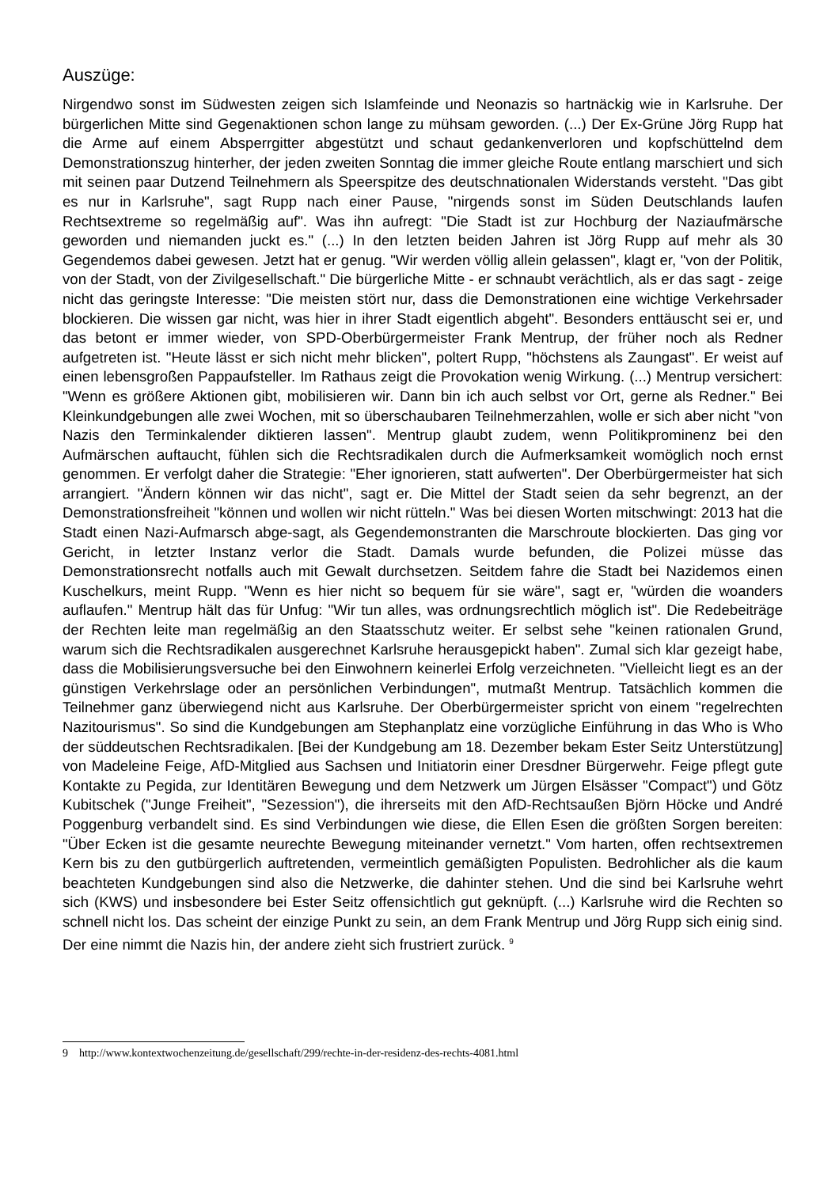Auszüge:
Nirgendwo sonst im Südwesten zeigen sich Islamfeinde und Neonazis so hartnäckig wie in Karlsruhe. Der bürgerlichen Mitte sind Gegenaktionen schon lange zu mühsam geworden. (...) Der Ex-Grüne Jörg Rupp hat die Arme auf einem Absperrgitter abgestützt und schaut gedankenverloren und kopfschüttelnd dem Demonstrationszug hinterher, der jeden zweiten Sonntag die immer gleiche Route entlang marschiert und sich mit seinen paar Dutzend Teilnehmern als Speerspitze des deutschnationalen Widerstands versteht. "Das gibt es nur in Karlsruhe", sagt Rupp nach einer Pause, "nirgends sonst im Süden Deutschlands laufen Rechtsextreme so regelmäßig auf". Was ihn aufregt: "Die Stadt ist zur Hochburg der Naziaufmärsche geworden und niemanden juckt es." (...) In den letzten beiden Jahren ist Jörg Rupp auf mehr als 30 Gegendemos dabei gewesen. Jetzt hat er genug. "Wir werden völlig allein gelassen", klagt er, "von der Politik, von der Stadt, von der Zivilgesellschaft." Die bürgerliche Mitte - er schnaubt verächtlich, als er das sagt - zeige nicht das geringste Interesse: "Die meisten stört nur, dass die Demonstrationen eine wichtige Verkehrsader blockieren. Die wissen gar nicht, was hier in ihrer Stadt eigentlich abgeht". Besonders enttäuscht sei er, und das betont er immer wieder, von SPD-Oberbürgermeister Frank Mentrup, der früher noch als Redner aufgetreten ist. "Heute lässt er sich nicht mehr blicken", poltert Rupp, "höchstens als Zaungast". Er weist auf einen lebensgroßen Pappaufsteller. Im Rathaus zeigt die Provokation wenig Wirkung. (...) Mentrup versichert: "Wenn es größere Aktionen gibt, mobilisieren wir. Dann bin ich auch selbst vor Ort, gerne als Redner." Bei Kleinkundgebungen alle zwei Wochen, mit so überschaubaren Teilnehmerzahlen, wolle er sich aber nicht "von Nazis den Terminkalender diktieren lassen". Mentrup glaubt zudem, wenn Politikprominenz bei den Aufmärschen auftaucht, fühlen sich die Rechtsradikalen durch die Aufmerksamkeit womöglich noch ernst genommen. Er verfolgt daher die Strategie: "Eher ignorieren, statt aufwerten". Der Oberbürgermeister hat sich arrangiert. "Ändern können wir das nicht", sagt er. Die Mittel der Stadt seien da sehr begrenzt, an der Demonstrationsfreiheit "können und wollen wir nicht rütteln." Was bei diesen Worten mitschwingt: 2013 hat die Stadt einen Nazi-Aufmarsch abge-sagt, als Gegendemonstranten die Marschroute blockierten. Das ging vor Gericht, in letzter Instanz verlor die Stadt. Damals wurde befunden, die Polizei müsse das Demonstrationsrecht notfalls auch mit Gewalt durchsetzen. Seitdem fahre die Stadt bei Nazidemos einen Kuschelkurs, meint Rupp. "Wenn es hier nicht so bequem für sie wäre", sagt er, "würden die woanders auflaufen." Mentrup hält das für Unfug: "Wir tun alles, was ordnungsrechtlich möglich ist". Die Redebeiträge der Rechten leite man regelmäßig an den Staatsschutz weiter. Er selbst sehe "keinen rationalen Grund, warum sich die Rechtsradikalen ausgerechnet Karlsruhe herausgepickt haben". Zumal sich klar gezeigt habe, dass die Mobilisierungsversuche bei den Einwohnern keinerlei Erfolg verzeichneten. "Vielleicht liegt es an der günstigen Verkehrslage oder an persönlichen Verbindungen", mutmaßt Mentrup. Tatsächlich kommen die Teilnehmer ganz überwiegend nicht aus Karlsruhe. Der Oberbürgermeister spricht von einem "regelrechten Nazitourismus". So sind die Kundgebungen am Stephanplatz eine vorzügliche Einführung in das Who is Who der süddeutschen Rechtsradikalen. [Bei der Kundgebung am 18. Dezember bekam Ester Seitz Unterstützung] von Madeleine Feige, AfD-Mitglied aus Sachsen und Initiatorin einer Dresdner Bürgerwehr. Feige pflegt gute Kontakte zu Pegida, zur Identitären Bewegung und dem Netzwerk um Jürgen Elsässer "Compact") und Götz Kubitschek ("Junge Freiheit", "Sezession"), die ihrerseits mit den AfD-Rechtsaußen Björn Höcke und André Poggenburg verbandelt sind. Es sind Verbindungen wie diese, die Ellen Esen die größten Sorgen bereiten: "Über Ecken ist die gesamte neurechte Bewegung miteinander vernetzt." Vom harten, offen rechtsextremen Kern bis zu den gutbürgerlich auftretenden, vermeintlich gemäßigten Populisten. Bedrohlicher als die kaum beachteten Kundgebungen sind also die Netzwerke, die dahinter stehen. Und die sind bei Karlsruhe wehrt sich (KWS) und insbesondere bei Ester Seitz offensichtlich gut geknüpft. (...) Karlsruhe wird die Rechten so schnell nicht los. Das scheint der einzige Punkt zu sein, an dem Frank Mentrup und Jörg Rupp sich einig sind. Der eine nimmt die Nazis hin, der andere zieht sich frustriert zurück. <sup>9</sup>
9 http://www.kontextwochenzeitung.de/gesellschaft/299/rechte-in-der-residenz-des-rechts-4081.html